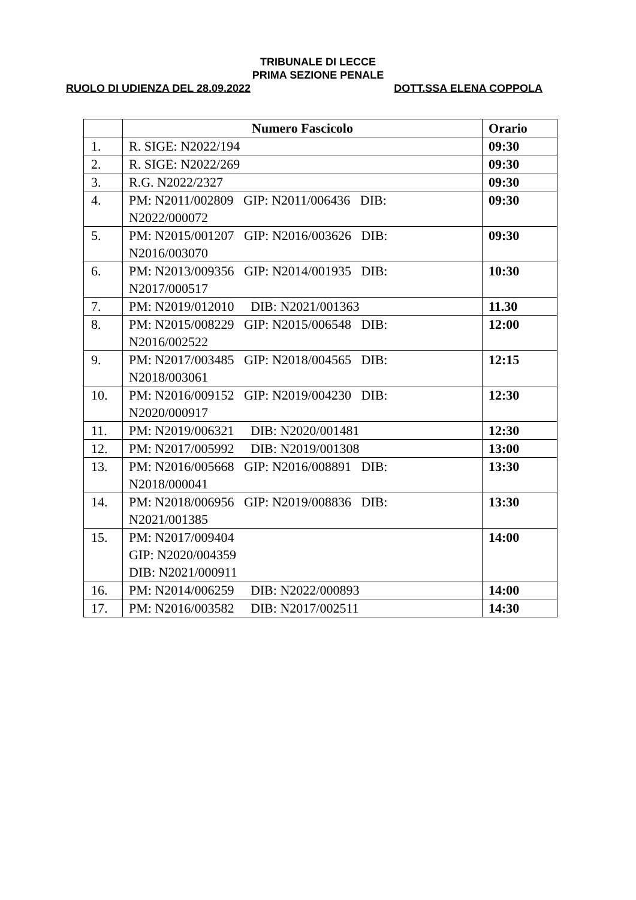TRIBUNALE DI LECCE
PRIMA SEZIONE PENALE
RUOLO DI UDIENZA DEL 28.09.2022 DOTT.SSA ELENA COPPOLA
| | Numero Fascicolo | Orario |
| --- | --- | --- |
| 1. | R. SIGE: N2022/194 | 09:30 |
| 2. | R. SIGE: N2022/269 | 09:30 |
| 3. | R.G. N2022/2327 | 09:30 |
| 4. | PM: N2011/002809 GIP: N2011/006436 DIB: N2022/000072 | 09:30 |
| 5. | PM: N2015/001207 GIP: N2016/003626 DIB: N2016/003070 | 09:30 |
| 6. | PM: N2013/009356 GIP: N2014/001935 DIB: N2017/000517 | 10:30 |
| 7. | PM: N2019/012010 DIB: N2021/001363 | 11.30 |
| 8. | PM: N2015/008229 GIP: N2015/006548 DIB: N2016/002522 | 12:00 |
| 9. | PM: N2017/003485 GIP: N2018/004565 DIB: N2018/003061 | 12:15 |
| 10. | PM: N2016/009152 GIP: N2019/004230 DIB: N2020/000917 | 12:30 |
| 11. | PM: N2019/006321 DIB: N2020/001481 | 12:30 |
| 12. | PM: N2017/005992 DIB: N2019/001308 | 13:00 |
| 13. | PM: N2016/005668 GIP: N2016/008891 DIB: N2018/000041 | 13:30 |
| 14. | PM: N2018/006956 GIP: N2019/008836 DIB: N2021/001385 | 13:30 |
| 15. | PM: N2017/009404 GIP: N2020/004359 DIB: N2021/000911 | 14:00 |
| 16. | PM: N2014/006259 DIB: N2022/000893 | 14:00 |
| 17. | PM: N2016/003582 DIB: N2017/002511 | 14:30 |